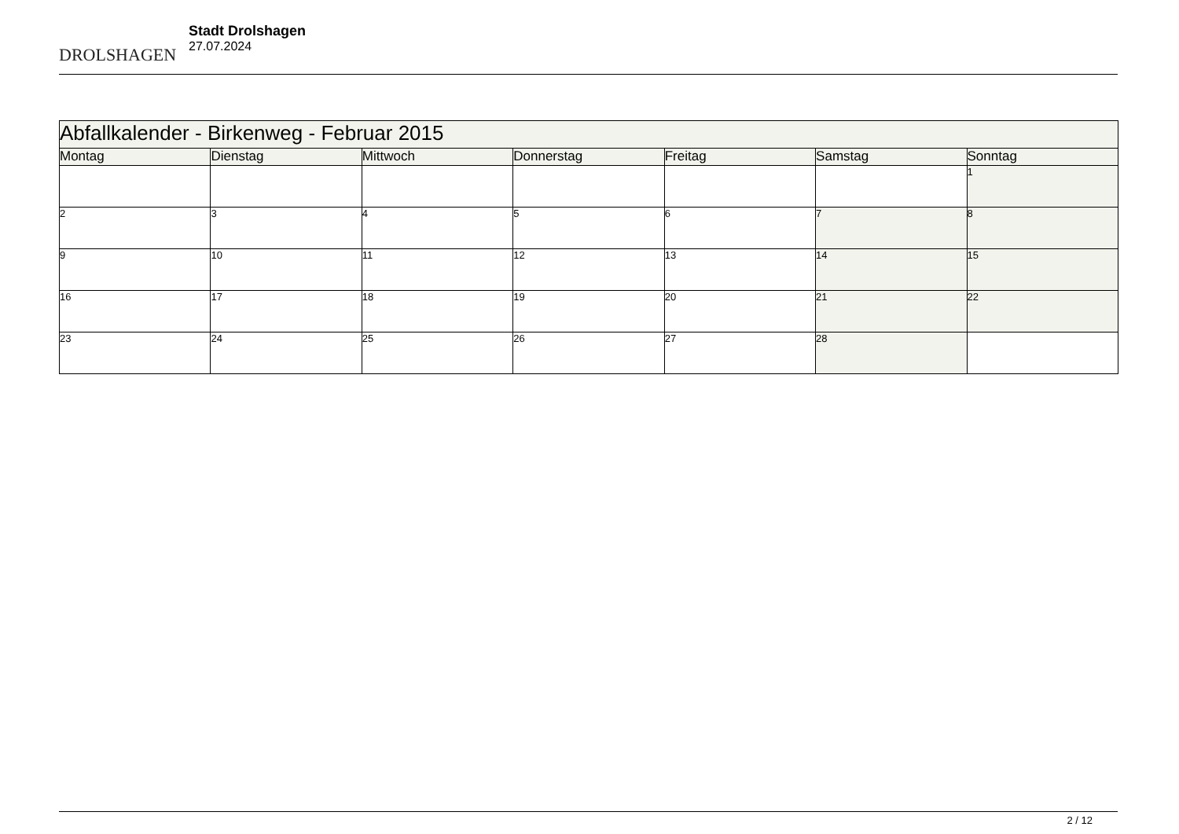DROLSHAGEN
Stadt Drolshagen
27.07.2024
| Abfallkalender - Birkenweg - Februar 2015 | | | | | | |
| --- | --- | --- | --- | --- | --- | --- |
| Montag | Dienstag | Mittwoch | Donnerstag | Freitag | Samstag | Sonntag |
| | | | | | | 1 |
| 2 | 3 | 4 | 5 | 6 | 7 | 8 |
| 9 | 10 | 11 | 12 | 13 | 14 | 15 |
| 16 | 17 | 18 | 19 | 20 | 21 | 22 |
| 23 | 24 | 25 | 26 | 27 | 28 | |
2 / 12